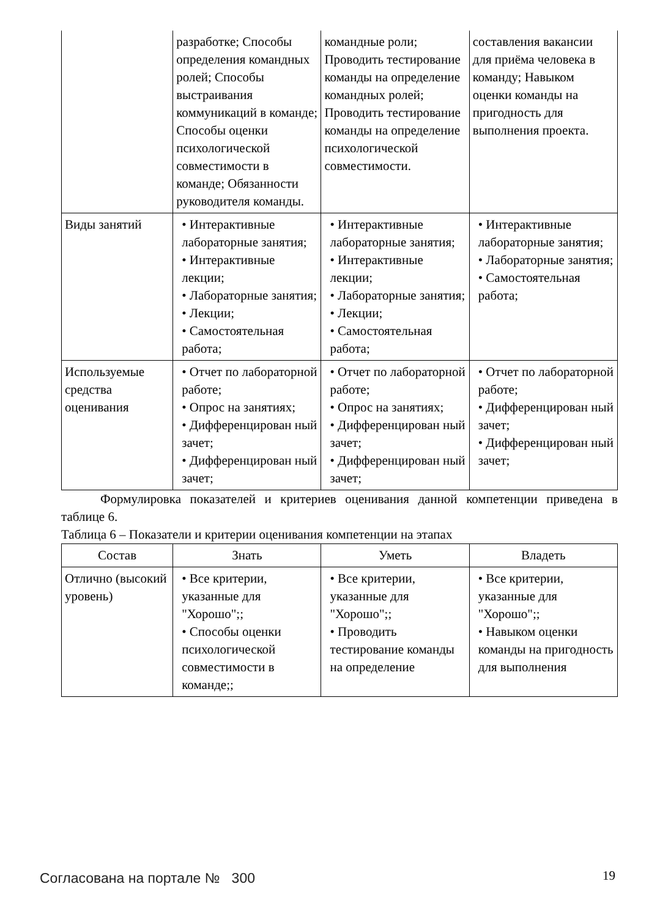| | разработке; Способы определения командных ролей; Способы выстраивания коммуникаций в команде; Способы оценки психологической совместимости в команде; Обязанности руководителя команды. | командные роли; Проводить тестирование команды на определение командных ролей; Проводить тестирование команды на определение психологической совместимости. | составления вакансии для приёма человека в команду; Навыком оценки команды на пригодность для выполнения проекта. |
| Виды занятий | • Интерактивные лабораторные занятия; • Интерактивные лекции; • Лабораторные занятия; • Лекции; • Самостоятельная работа; | • Интерактивные лабораторные занятия; • Интерактивные лекции; • Лабораторные занятия; • Лекции; • Самостоятельная работа; | • Интерактивные лабораторные занятия; • Лабораторные занятия; • Самостоятельная работа; |
| Используемые средства оценивания | • Отчет по лабораторной работе; • Опрос на занятиях; • Дифференцирован ный зачет; • Дифференцирован ный зачет; | • Отчет по лабораторной работе; • Опрос на занятиях; • Дифференцирован ный зачет; • Дифференцирован ный зачет; | • Отчет по лабораторной работе; • Дифференцирован ный зачет; • Дифференцирован ный зачет; |
Формулировка показателей и критериев оценивания данной компетенции приведена в таблице 6.
Таблица 6 – Показатели и критерии оценивания компетенции на этапах
| Состав | Знать | Уметь | Владеть |
| --- | --- | --- | --- |
| Отлично (высокий уровень) | • Все критерии, указанные для "Хорошо";; • Способы оценки психологической совместимости в команде;; | • Все критерии, указанные для "Хорошо";; • Проводить тестирование команды на определение | • Все критерии, указанные для "Хорошо";; • Навыком оценки команды на пригодность для выполнения |
Согласована на портале № 300 19